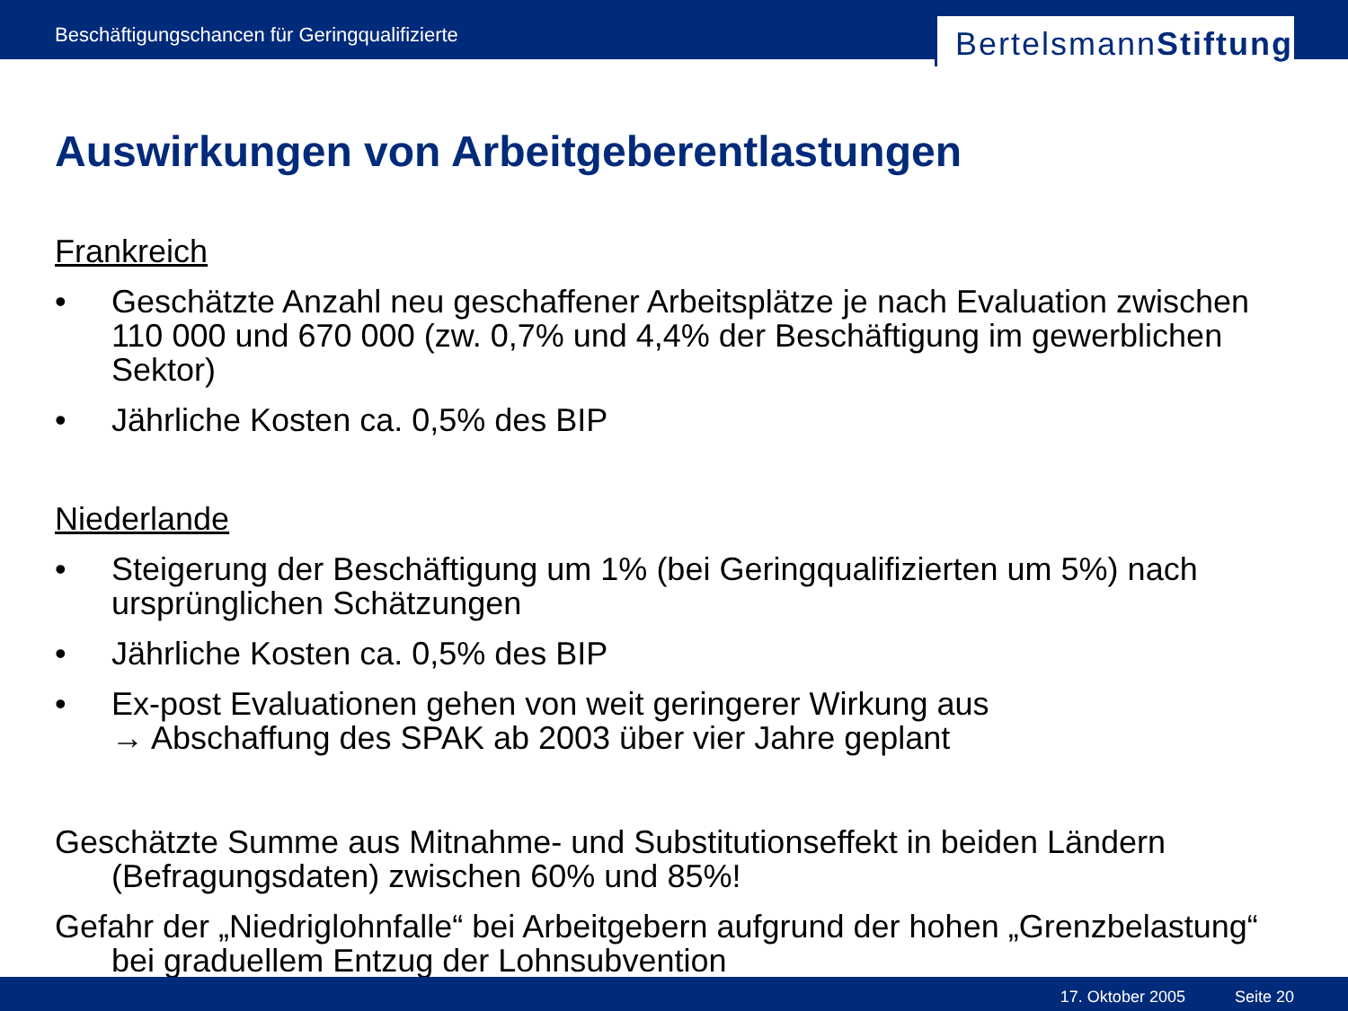Beschäftigungschancen für Geringqualifizierte
BertelsmannStiftung
Auswirkungen von Arbeitgeberentlastungen
Frankreich
• Geschätzte Anzahl neu geschaffener Arbeitsplätze je nach Evaluation zwischen 110 000 und 670 000 (zw. 0,7% und 4,4% der Beschäftigung im gewerblichen Sektor)
• Jährliche Kosten ca. 0,5% des BIP
Niederlande
• Steigerung der Beschäftigung um 1% (bei Geringqualifizierten um 5%) nach ursprünglichen Schätzungen
• Jährliche Kosten ca. 0,5% des BIP
• Ex-post Evaluationen gehen von weit geringerer Wirkung aus
→ Abschaffung des SPAK ab 2003 über vier Jahre geplant
Geschätzte Summe aus Mitnahme- und Substitutionseffekt in beiden Ländern (Befragungsdaten) zwischen 60% und 85%!
Gefahr der „Niedriglohnfalle“ bei Arbeitgebern aufgrund der hohen „Grenzbelastung“ bei graduellem Entzug der Lohnsubvention
17. Oktober 2005 Seite 20